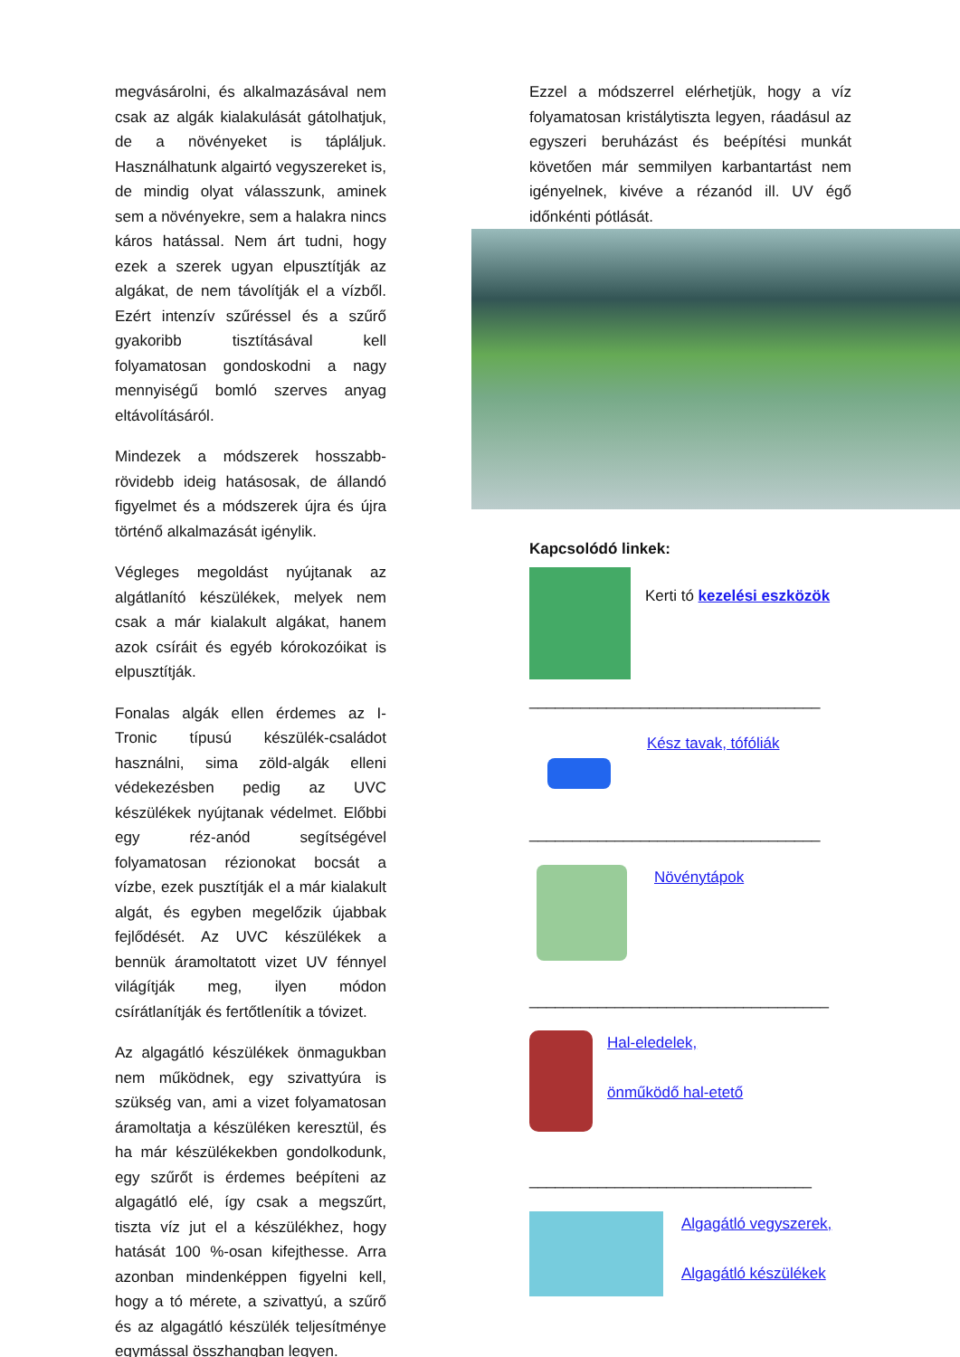megvásárolni, és alkalmazásával nem csak az algák kialakulását gátolhatjuk, de a növényeket is tápláljuk. Használhatunk algairtó vegyszereket is, de mindig olyat válasszunk, aminek sem a növényekre, sem a halakra nincs káros hatással. Nem árt tudni, hogy ezek a szerek ugyan elpusztítják az algákat, de nem távolítják el a vízből. Ezért intenzív szűréssel és a szűrő gyakoribb tisztításával kell folyamatosan gondoskodni a nagy mennyiségű bomló szerves anyag eltávolításáról.
Mindezek a módszerek hosszabb-rövidebb ideig hatásosak, de állandó figyelmet és a módszerek újra és újra történő alkalmazását igénylik.
Végleges megoldást nyújtanak az algátlanító készülékek, melyek nem csak a már kialakult algákat, hanem azok csíráit és egyéb kórokozóikat is elpusztítják.
Fonalas algák ellen érdemes az I-Tronic típusú készülék-családot használni, sima zöld-algák elleni védekezésben pedig az UVC készülékek nyújtanak védelmet. Előbbi egy réz-anód segítségével folyamatosan rézionokat bocsát a vízbe, ezek pusztítják el a már kialakult algát, és egyben megelőzik újabbak fejlődését. Az UVC készülékek a bennük áramoltatott vizet UV fénnyel világítják meg, ilyen módon csírátlanítják és fertőtlenítik a tóvizet.
Az algagátló készülékek önmagukban nem működnek, egy szivattyúra is szükség van, ami a vizet folyamatosan áramoltatja a készüléken keresztül, és ha már készülékekben gondolkodunk, egy szűrőt is érdemes beépíteni az algagátló elé, így csak a megszűrt, tiszta víz jut el a készülékhez, hogy hatását 100 %-osan kifejthesse. Arra azonban mindenképpen figyelni kell, hogy a tó mérete, a szivattyú, a szűrő és az algagátló készülék teljesítménye egymással összhangban legyen.
Ezzel a módszerrel elérhetjük, hogy a víz folyamatosan kristálytiszta legyen, ráadásul az egyszeri beruházást és beépítési munkát követően már semmilyen karbantartást nem igényelnek, kivéve a rézanód ill. UV égő időnkénti pótlását.
Kapcsolódó linkek:
Kerti tó kezelési eszközök
__________________________________
Kész tavak, tófóliák
__________________________________
Növénytápok
___________________________________
Hal-eledelek,
önműködő hal-etető
_________________________________
Algagátló vegyszerek,
Algagátló készülékek